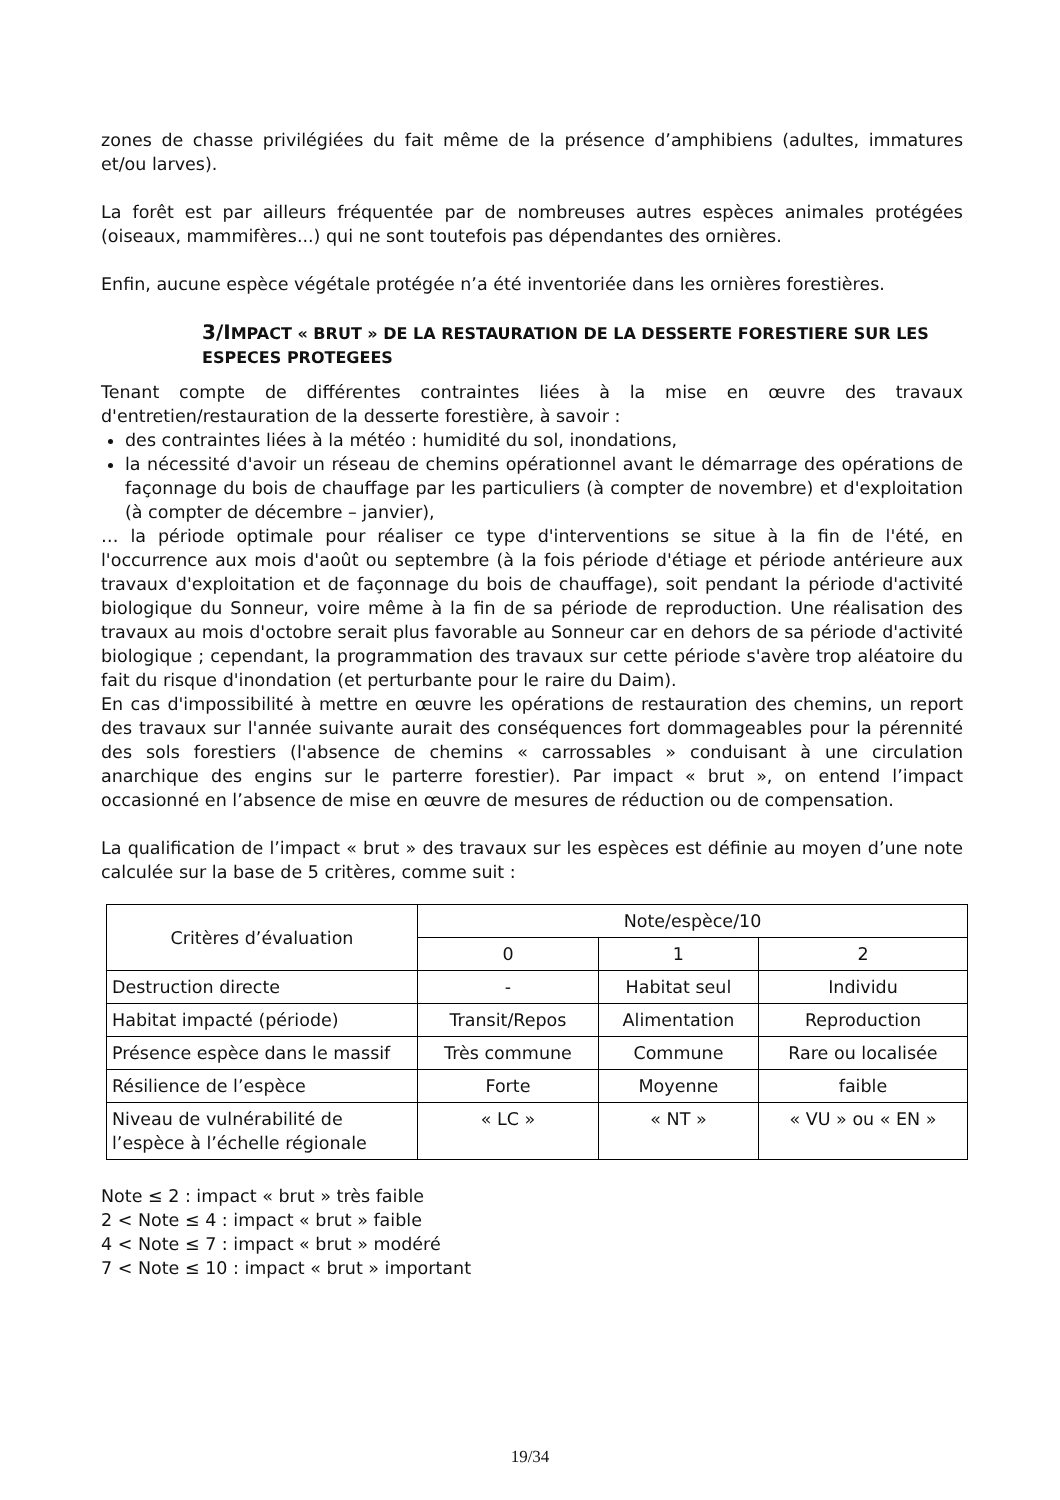zones de chasse privilégiées du fait même de la présence d’amphibiens (adultes, immatures et/ou larves).
La forêt est par ailleurs fréquentée par de nombreuses autres espèces animales protégées (oiseaux, mammifères...) qui ne sont toutefois pas dépendantes des ornières.
Enfin, aucune espèce végétale protégée n’a été inventoriée dans les ornières forestières.
3/IMPACT « BRUT » DE LA RESTAURATION DE LA DESSERTE FORESTIERE SUR LES ESPECES PROTEGEES
Tenant compte de différentes contraintes liées à la mise en œuvre des travaux d'entretien/restauration de la desserte forestière, à savoir :
des contraintes liées à la météo : humidité du sol, inondations,
la nécessité d'avoir un réseau de chemins opérationnel avant le démarrage des opérations de façonnage du bois de chauffage par les particuliers (à compter de novembre) et d'exploitation (à compter de décembre – janvier),
… la période optimale pour réaliser ce type d'interventions se situe à la fin de l'été, en l'occurrence aux mois d'août ou septembre (à la fois période d'étiage et période antérieure aux travaux d'exploitation et de façonnage du bois de chauffage), soit pendant la période d'activité biologique du Sonneur, voire même à la fin de sa période de reproduction. Une réalisation des travaux au mois d'octobre serait plus favorable au Sonneur car en dehors de sa période d'activité biologique ; cependant, la programmation des travaux sur cette période s'avère trop aléatoire du fait du risque d'inondation (et perturbante pour le raire du Daim).
En cas d'impossibilité à mettre en œuvre les opérations de restauration des chemins, un report des travaux sur l'année suivante aurait des conséquences fort dommageables pour la pérennité des sols forestiers (l'absence de chemins « carrossables » conduisant à une circulation anarchique des engins sur le parterre forestier). Par impact « brut », on entend l’impact occasionné en l’absence de mise en œuvre de mesures de réduction ou de compensation.
La qualification de l’impact « brut » des travaux sur les espèces est définie au moyen d’une note calculée sur la base de 5 critères, comme suit :
| Critères d’évaluation | Note/espèce/10 | | |
| | 0 | 1 | 2 |
| Destruction directe | - | Habitat seul | Individu |
| Habitat impacté (période) | Transit/Repos | Alimentation | Reproduction |
| Présence espèce dans le massif | Très commune | Commune | Rare ou localisée |
| Résilience de l’espèce | Forte | Moyenne | faible |
| Niveau de vulnérabilité de l’espèce à l’échelle régionale | « LC » | « NT » | « VU » ou « EN » |
Note ≤ 2 : impact « brut » très faible
2 < Note ≤ 4 : impact « brut » faible
4 < Note ≤ 7 : impact « brut » modéré
7 < Note ≤ 10 : impact « brut » important
19/34